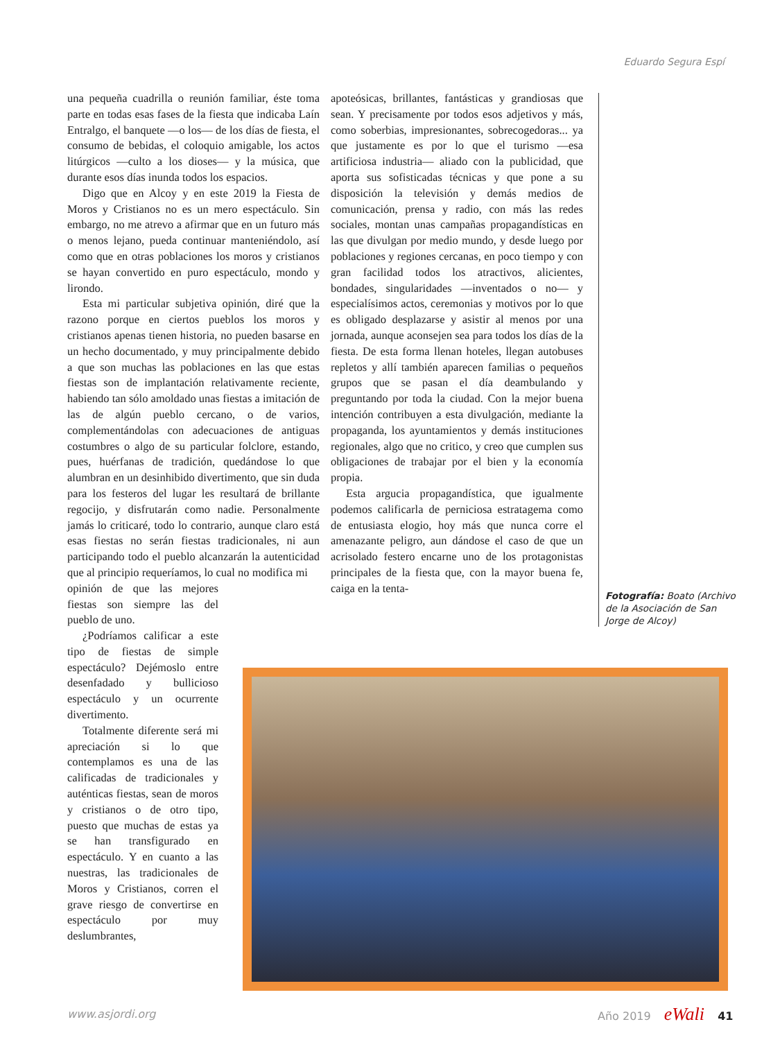Eduardo Segura Espí
una pequeña cuadrilla o reunión familiar, éste toma parte en todas esas fases de la fiesta que indicaba Laín Entralgo, el banquete —o los— de los días de fiesta, el consumo de bebidas, el coloquio amigable, los actos litúrgicos —culto a los dioses— y la música, que durante esos días inunda todos los espacios.
Digo que en Alcoy y en este 2019 la Fiesta de Moros y Cristianos no es un mero espectáculo. Sin embargo, no me atrevo a afirmar que en un futuro más o menos lejano, pueda continuar manteniéndolo, así como que en otras poblaciones los moros y cristianos se hayan convertido en puro espectáculo, mondo y lirondo.
Esta mi particular subjetiva opinión, diré que la razono porque en ciertos pueblos los moros y cristianos apenas tienen historia, no pueden basarse en un hecho documentado, y muy principalmente debido a que son muchas las poblaciones en las que estas fiestas son de implantación relativamente reciente, habiendo tan sólo amoldado unas fiestas a imitación de las de algún pueblo cercano, o de varios, complementándolas con adecuaciones de antiguas costumbres o algo de su particular folclore, estando, pues, huérfanas de tradición, quedándose lo que alumbran en un desinhibido divertimento, que sin duda para los festeros del lugar les resultará de brillante regocijo, y disfrutarán como nadie. Personalmente jamás lo criticaré, todo lo contrario, aunque claro está esas fiestas no serán fiestas tradicionales, ni aun participando todo el pueblo alcanzarán la autenticidad que al principio requeríamos, lo cual no modifica mi
opinión de que las mejores fiestas son siempre las del pueblo de uno.
¿Podríamos calificar a este tipo de fiestas de simple espectáculo? Dejémoslo entre desenfadado y bullicioso espectáculo y un ocurrente divertimento.
Totalmente diferente será mi apreciación si lo que contemplamos es una de las calificadas de tradicionales y auténticas fiestas, sean de moros y cristianos o de otro tipo, puesto que muchas de estas ya se han transfigurado en espectáculo. Y en cuanto a las nuestras, las tradicionales de Moros y Cristianos, corren el grave riesgo de convertirse en espectáculo por muy deslumbrantes,
apoteósicas, brillantes, fantásticas y grandiosas que sean. Y precisamente por todos esos adjetivos y más, como soberbias, impresionantes, sobrecogedoras... ya que justamente es por lo que el turismo —esa artificiosa industria— aliado con la publicidad, que aporta sus sofisticadas técnicas y que pone a su disposición la televisión y demás medios de comunicación, prensa y radio, con más las redes sociales, montan unas campañas propagandísticas en las que divulgan por medio mundo, y desde luego por poblaciones y regiones cercanas, en poco tiempo y con gran facilidad todos los atractivos, alicientes, bondades, singularidades —inventados o no— y especialísimos actos, ceremonias y motivos por lo que es obligado desplazarse y asistir al menos por una jornada, aunque aconsejen sea para todos los días de la fiesta. De esta forma llenan hoteles, llegan autobuses repletos y allí también aparecen familias o pequeños grupos que se pasan el día deambulando y preguntando por toda la ciudad. Con la mejor buena intención contribuyen a esta divulgación, mediante la propaganda, los ayuntamientos y demás instituciones regionales, algo que no critico, y creo que cumplen sus obligaciones de trabajar por el bien y la economía propia.
Esta argucia propagandística, que igualmente podemos calificarla de perniciosa estratagema como de entusiasta elogio, hoy más que nunca corre el amenazante peligro, aun dándose el caso de que un acrisolado festero encarne uno de los protagonistas principales de la fiesta que, con la mayor buena fe, caiga en la tenta-
Fotografía: Boato (Archivo de la Asociación de San Jorge de Alcoy)
www.asjordi.org Año 2019 eWali 41